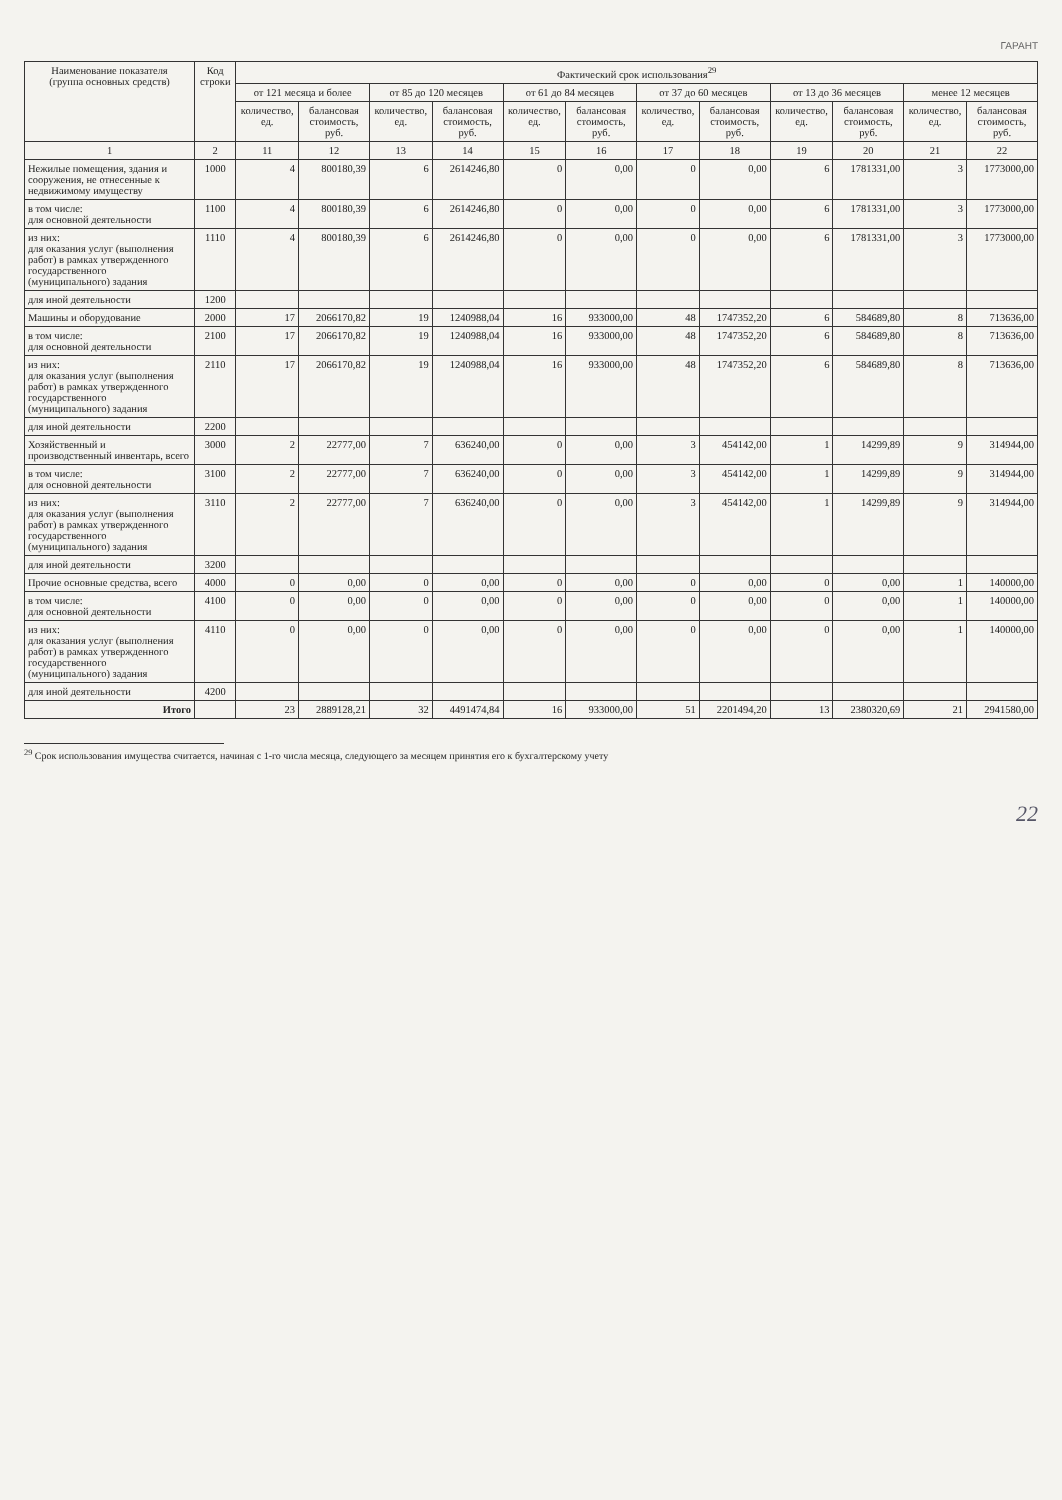ГАРАНТ
| Наименование показателя (группа основных средств) | Код строки | Фактический срок использования<sup>29</sup> | | | | | | | | | | | |
| --- | --- | --- | --- | --- | --- | --- | --- | --- | --- | --- | --- | --- | --- |
| | | от 121 месяца и более | | от 85 до 120 месяцев | | от 61 до 84 месяцев | | от 37 до 60 месяцев | | от 13 до 36 месяцев | | менее 12 месяцев | |
| | | количество, ед. | балансовая стоимость, руб. | количество, ед. | балансовая стоимость, руб. | количество, ед. | балансовая стоимость, руб. | количество, ед. | балансовая стоимость, руб. | количество, ед. | балансовая стоимость, руб. | количество, ед. | балансовая стоимость, руб. |
| 1 | 2 | 11 | 12 | 13 | 14 | 15 | 16 | 17 | 18 | 19 | 20 | 21 | 22 |
| Нежилые помещения, здания и сооружения, не отнесенные к недвижимому имуществу | 1000 | 4 | 800180,39 | 6 | 2614246,80 | 0 | 0,00 | 0 | 0,00 | 6 | 1781331,00 | 3 | 1773000,00 |
| в том числе: для основной деятельности | 1100 | 4 | 800180,39 | 6 | 2614246,80 | 0 | 0,00 | 0 | 0,00 | 6 | 1781331,00 | 3 | 1773000,00 |
| из них: для оказания услуг (выполнения работ) в рамках утвержденного государственного (муниципального) задания | 1110 | 4 | 800180,39 | 6 | 2614246,80 | 0 | 0,00 | 0 | 0,00 | 6 | 1781331,00 | 3 | 1773000,00 |
| для иной деятельности | 1200 | | | | | | | | | | | | |
| Машины и оборудование | 2000 | 17 | 2066170,82 | 19 | 1240988,04 | 16 | 933000,00 | 48 | 1747352,20 | 6 | 584689,80 | 8 | 713636,00 |
| в том числе: для основной деятельности | 2100 | 17 | 2066170,82 | 19 | 1240988,04 | 16 | 933000,00 | 48 | 1747352,20 | 6 | 584689,80 | 8 | 713636,00 |
| из них: для оказания услуг (выполнения работ) в рамках утвержденного государственного (муниципального) задания | 2110 | 17 | 2066170,82 | 19 | 1240988,04 | 16 | 933000,00 | 48 | 1747352,20 | 6 | 584689,80 | 8 | 713636,00 |
| для иной деятельности | 2200 | | | | | | | | | | | | |
| Хозяйственный и производственный инвентарь, всего | 3000 | 2 | 22777,00 | 7 | 636240,00 | 0 | 0,00 | 3 | 454142,00 | 1 | 14299,89 | 9 | 314944,00 |
| в том числе: для основной деятельности | 3100 | 2 | 22777,00 | 7 | 636240,00 | 0 | 0,00 | 3 | 454142,00 | 1 | 14299,89 | 9 | 314944,00 |
| из них: для оказания услуг (выполнения работ) в рамках утвержденного государственного (муниципального) задания | 3110 | 2 | 22777,00 | 7 | 636240,00 | 0 | 0,00 | 3 | 454142,00 | 1 | 14299,89 | 9 | 314944,00 |
| для иной деятельности | 3200 | | | | | | | | | | | | |
| Прочие основные средства, всего | 4000 | 0 | 0,00 | 0 | 0,00 | 0 | 0,00 | 0 | 0,00 | 0 | 0,00 | 1 | 140000,00 |
| в том числе: для основной деятельности | 4100 | 0 | 0,00 | 0 | 0,00 | 0 | 0,00 | 0 | 0,00 | 0 | 0,00 | 1 | 140000,00 |
| из них: для оказания услуг (выполнения работ) в рамках утвержденного государственного (муниципального) задания | 4110 | 0 | 0,00 | 0 | 0,00 | 0 | 0,00 | 0 | 0,00 | 0 | 0,00 | 1 | 140000,00 |
| для иной деятельности | 4200 | | | | | | | | | | | | |
| Итого | | 23 | 2889128,21 | 32 | 4491474,84 | 16 | 933000,00 | 51 | 2201494,20 | 13 | 2380320,69 | 21 | 2941580,00 |
<sup>29</sup> Срок использования имущества считается, начиная с 1-го числа месяца, следующего за месяцем принятия его к бухгалтерскому учету
22